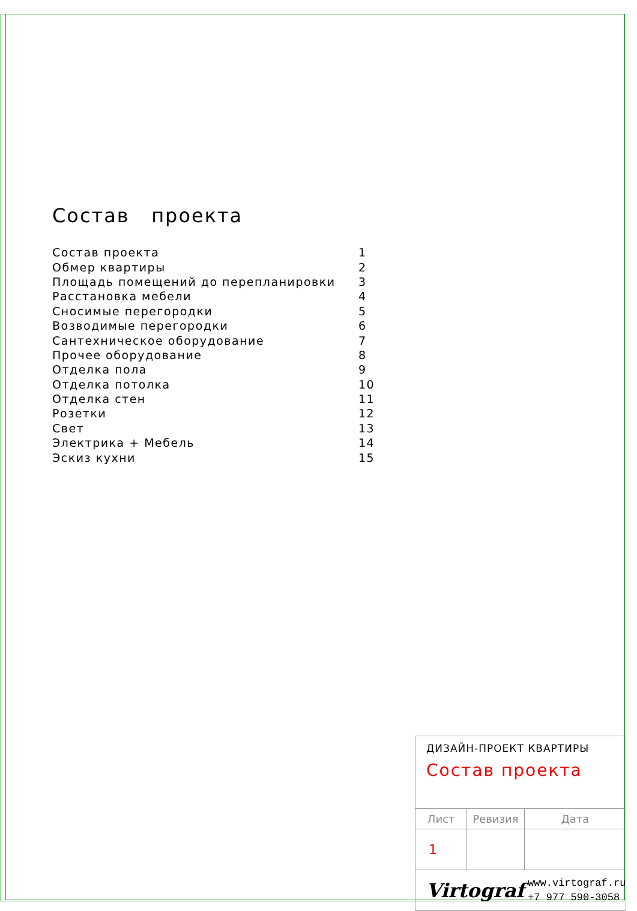Состав проекта
| Состав проекта | 1 |
| Обмер квартиры | 2 |
| Площадь помещений до перепланировки | 3 |
| Расстановка мебели | 4 |
| Сносимые перегородки | 5 |
| Возводимые перегородки | 6 |
| Сантехническое оборудование | 7 |
| Прочее оборудование | 8 |
| Отделка пола | 9 |
| Отделка потолка | 10 |
| Отделка стен | 11 |
| Розетки | 12 |
| Свет | 13 |
| Электрика + Мебель | 14 |
| Эскиз кухни | 15 |
| ДИЗАЙН-ПРОЕКТ КВАРТИРЫ Состав проекта | | |
| Лист | Ревизия | Дата |
| 1 | | |
| Virtograf | | www.virtograf.ru +7 977 590-3058 |